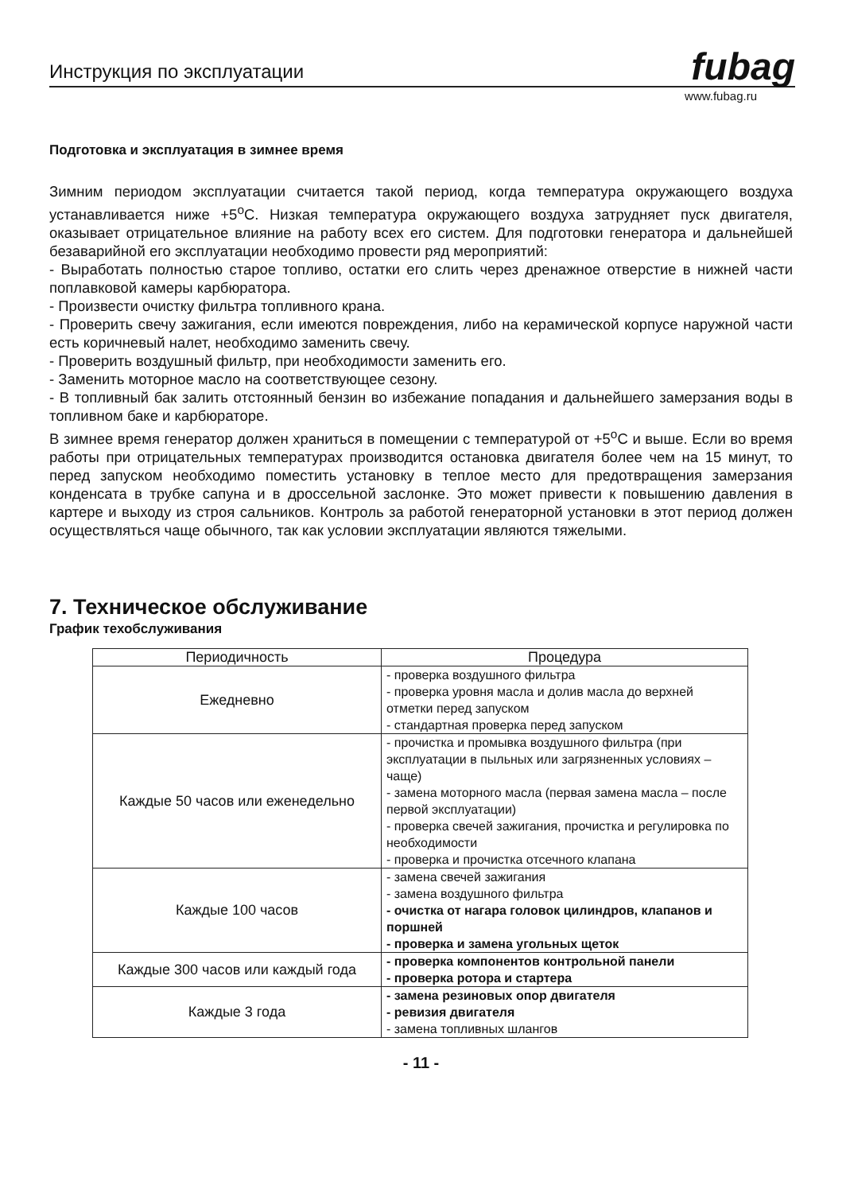Инструкция по эксплуатации fubag
www.fubag.ru
Подготовка и эксплуатация в зимнее время
Зимним периодом эксплуатации считается такой период, когда температура окружающего воздуха устанавливается ниже +5<sup>o</sup>C. Низкая температура окружающего воздуха затрудняет пуск двигателя, оказывает отрицательное влияние на работу всех его систем. Для подготовки генератора и дальнейшей безаварийной его эксплуатации необходимо провести ряд мероприятий:
- Выработать полностью старое топливо, остатки его слить через дренажное отверстие в нижней части поплавковой камеры карбюратора.
- Произвести очистку фильтра топливного крана.
- Проверить свечу зажигания, если имеются повреждения, либо на керамической корпусе наружной части есть коричневый налет, необходимо заменить свечу.
- Проверить воздушный фильтр, при необходимости заменить его.
- Заменить моторное масло на соответствующее сезону.
- В топливный бак залить отстоянный бензин во избежание попадания и дальнейшего замерзания воды в топливном баке и карбюраторе.
В зимнее время генератор должен храниться в помещении с температурой от +5<sup>o</sup>C и выше. Если во время работы при отрицательных температурах производится остановка двигателя более чем на 15 минут, то перед запуском необходимо поместить установку в теплое место для предотвращения замерзания конденсата в трубке сапуна и в дроссельной заслонке. Это может привести к повышению давления в картере и выходу из строя сальников. Контроль за работой генераторной установки в этот период должен осуществляться чаще обычного, так как условии эксплуатации являются тяжелыми.
7. Техническое обслуживание
График техобслуживания
| Периодичность | Процедура |
| --- | --- |
| Ежедневно | - проверка воздушного фильтра - проверка уровня масла и долив масла до верхней отметки перед запуском - стандартная проверка перед запуском |
| Каждые 50 часов или еженедельно | - прочистка и промывка воздушного фильтра (при эксплуатации в пыльных или загрязненных условиях – чаще) - замена моторного масла (первая замена масла – после первой эксплуатации) - проверка свечей зажигания, прочистка и регулировка по необходимости - проверка и прочистка отсечного клапана |
| Каждые 100 часов | - замена свечей зажигания - замена воздушного фильтра - очистка от нагара головок цилиндров, клапанов и поршней - проверка и замена угольных щеток |
| Каждые 300 часов или каждый года | - проверка компонентов контрольной панели - проверка ротора и стартера |
| Каждые 3 года | - замена резиновых опор двигателя - ревизия двигателя - замена топливных шлангов |
- 11 -